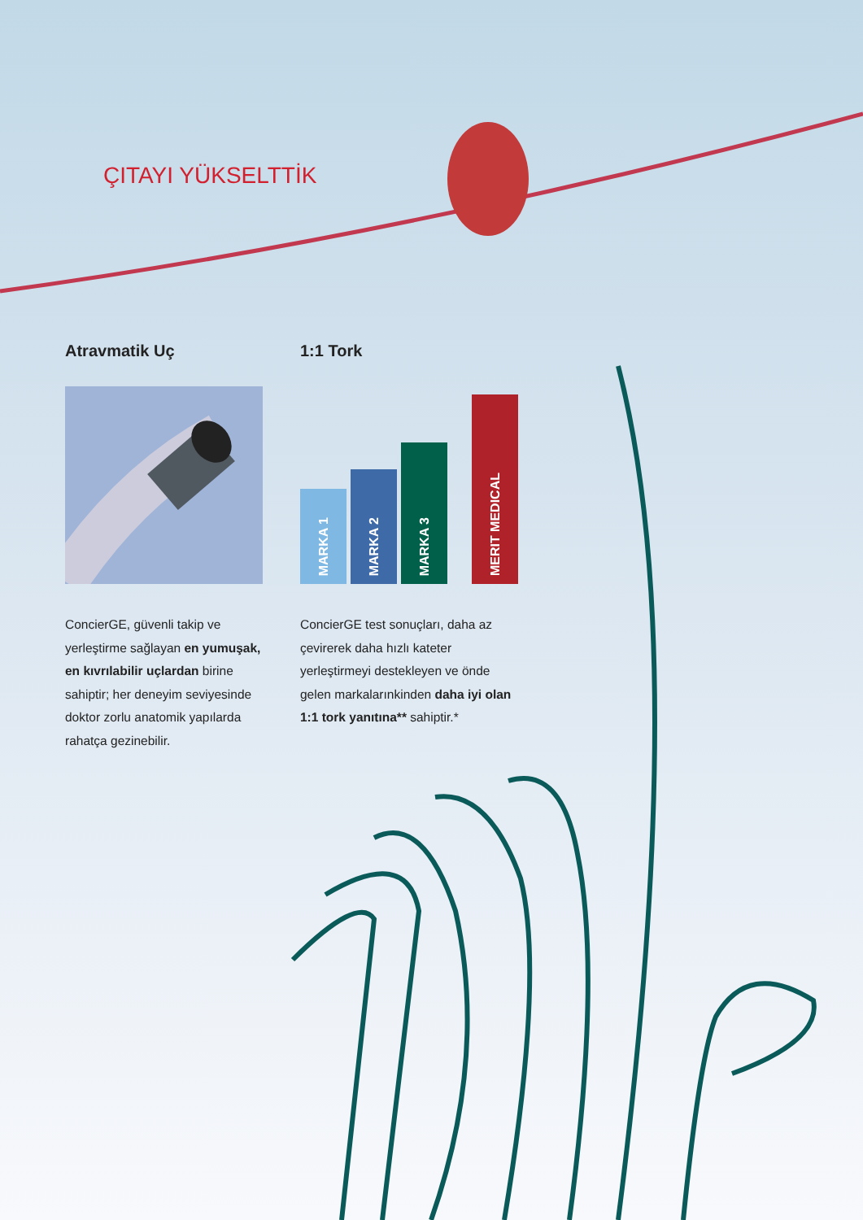ÇITAYI YÜKSELTTİK
Atravmatik Uç
ConcierGE, güvenli takip ve yerleştirme sağlayan en yumuşak, en kıvrılabilir uçlardan birine sahiptir; her deneyim seviyesinde doktor zorlu anatomik yapılarda rahatça gezinebilir.
1:1 Tork
MARKA 1
MARKA 2
MARKA 3
MERIT MEDICAL
ConcierGE test sonuçları, daha az çevirerek daha hızlı kateter yerleştirmeyi destekleyen ve önde gelen markalarınkinden daha iyi olan 1:1 tork yanıtına** sahiptir.*